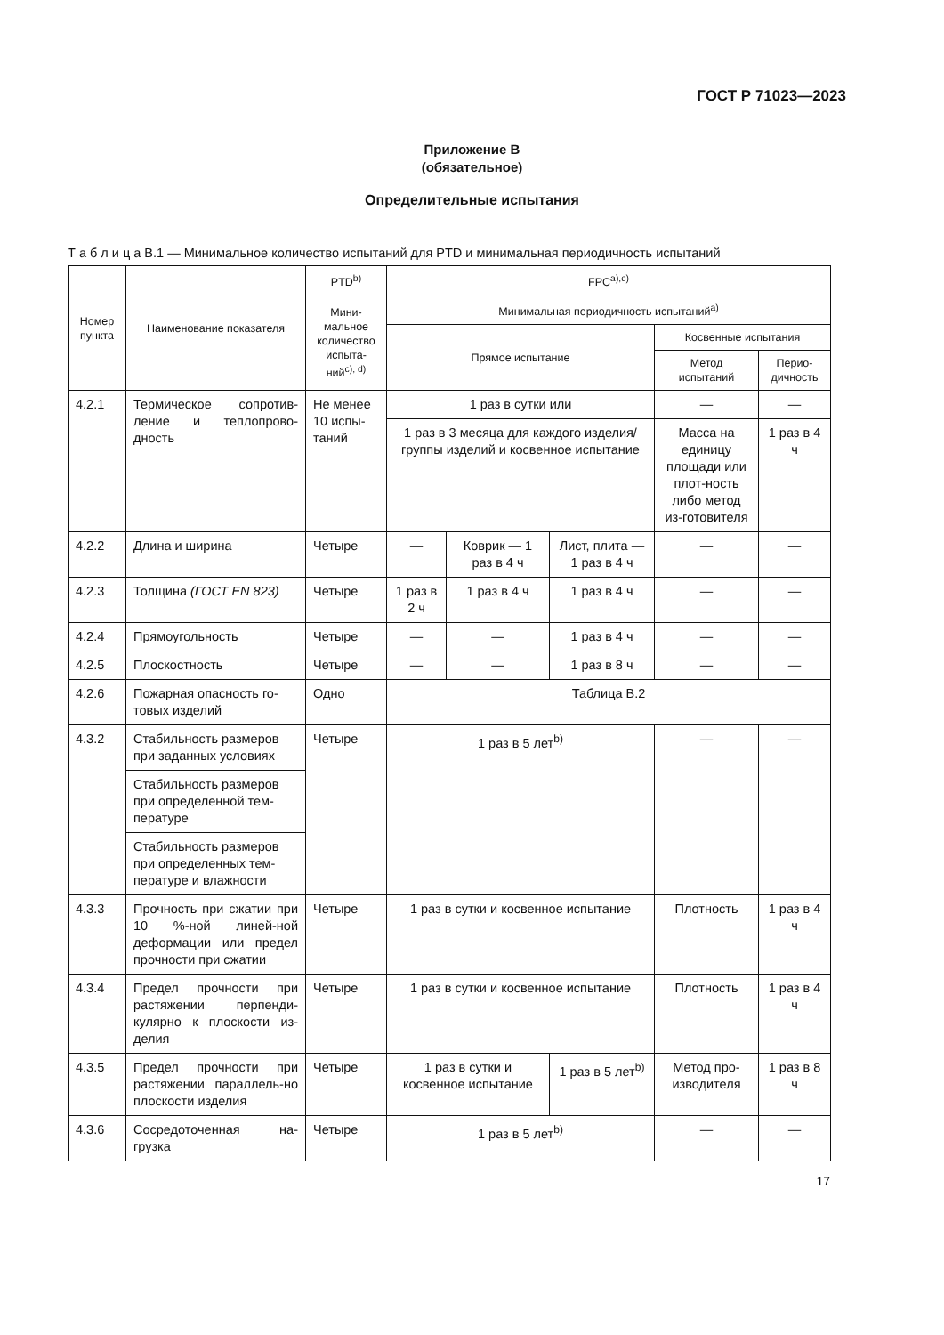ГОСТ Р 71023—2023
Приложение В
(обязательное)
Определительные испытания
Т а б л и ц а В.1 — Минимальное количество испытаний для PTD и минимальная периодичность испытаний
| Номер пункта | Наименование показателя | PTD<sup>b)</sup> | FPC<sup>a),c)</sup> | | | | |
| --- | --- | --- | --- | --- | --- | --- | --- |
| | | Мини-мальное количество испыта-ний<sup>c), d)</sup> | Минимальная периодичность испытаний<sup>a)</sup> | | | | |
| | | | Прямое испытание | | | Косвенные испытания | |
| | | | | | | Метод испытаний | Перио-дичность |
| 4.2.1 | Термическое сопротив-ление и теплопрово-дность | Не менее 10 испы-таний | 1 раз в сутки или | | | — | — |
| | | | 1 раз в 3 месяца для каждого изделия/группы изделий и косвенное испытание | | | Масса на единицу площади или плот-ность либо метод из-готовителя | 1 раз в 4 ч |
| 4.2.2 | Длина и ширина | Четыре | — | Коврик — 1 раз в 4 ч | Лист, плита — 1 раз в 4 ч | — | — |
| 4.2.3 | Толщина (ГОСТ EN 823) | Четыре | 1 раз в 2 ч | 1 раз в 4 ч | 1 раз в 4 ч | — | — |
| 4.2.4 | Прямоугольность | Четыре | — | — | 1 раз в 4 ч | — | — |
| 4.2.5 | Плоскостность | Четыре | — | — | 1 раз в 8 ч | — | — |
| 4.2.6 | Пожарная опасность го-товых изделий | Одно | Таблица В.2 | | | | |
| 4.3.2 | Стабильность размеров при заданных условиях | Четыре | 1 раз в 5 лет<sup>b)</sup> | | | — | — |
| | Стабильность размеров при определенной тем-пературе | | | | | | |
| | Стабильность размеров при определенных тем-пературе и влажности | | | | | | |
| 4.3.3 | Прочность при сжатии при 10 %-ной линей-ной деформации или предел прочности при сжатии | Четыре | 1 раз в сутки и косвенное испытание | | | Плотность | 1 раз в 4 ч |
| 4.3.4 | Предел прочности при растяжении перпенди-кулярно к плоскости из-делия | Четыре | 1 раз в сутки и косвенное испытание | | | Плотность | 1 раз в 4 ч |
| 4.3.5 | Предел прочности при растяжении параллель-но плоскости изделия | Четыре | 1 раз в сутки и косвенное испытание | | 1 раз в 5 лет<sup>b)</sup> | Метод про-изводителя | 1 раз в 8 ч |
| 4.3.6 | Сосредоточенная на-грузка | Четыре | 1 раз в 5 лет<sup>b)</sup> | | | — | — |
17